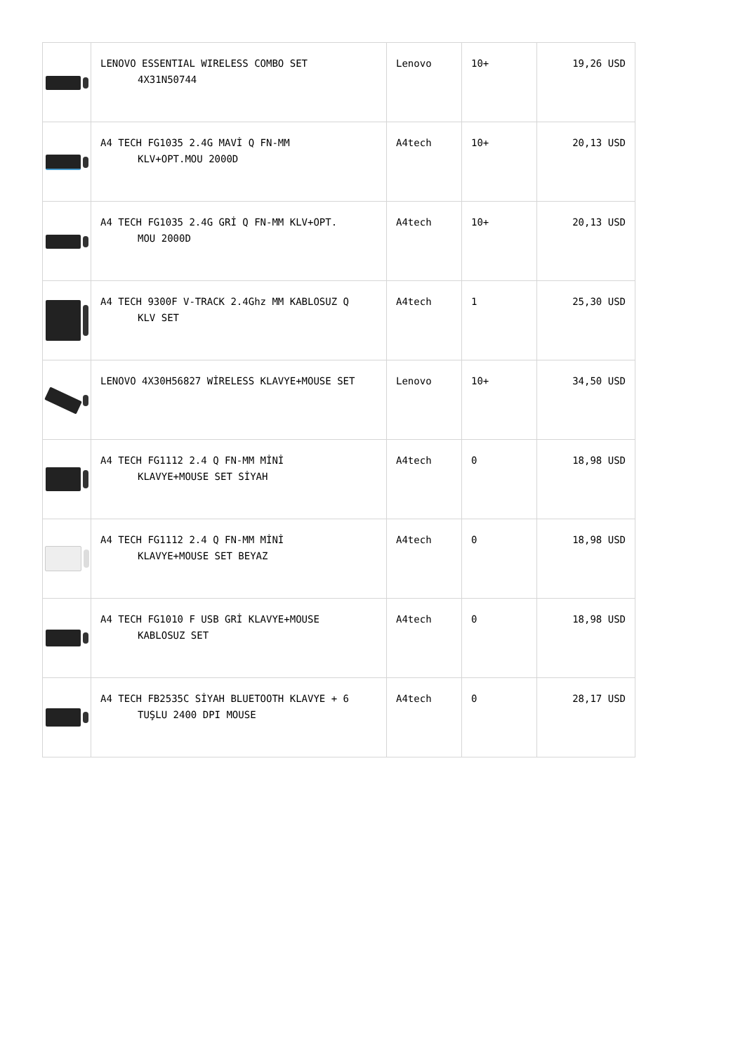| | LENOVO ESSENTIAL WIRELESS COMBO SET 4X31N50744 | Lenovo | 10+ | 19,26 USD |
| | A4 TECH FG1035 2.4G MAVİ Q FN-MM KLV+OPT.MOU 2000D | A4tech | 10+ | 20,13 USD |
| | A4 TECH FG1035 2.4G GRİ Q FN-MM KLV+OPT. MOU 2000D | A4tech | 10+ | 20,13 USD |
| | A4 TECH 9300F V-TRACK 2.4Ghz MM KABLOSUZ Q KLV SET | A4tech | 1 | 25,30 USD |
| | LENOVO 4X30H56827 WİRELESS KLAVYE+MOUSE SET | Lenovo | 10+ | 34,50 USD |
| | A4 TECH FG1112 2.4 Q FN-MM MİNİ KLAVYE+MOUSE SET SİYAH | A4tech | 0 | 18,98 USD |
| | A4 TECH FG1112 2.4 Q FN-MM MİNİ KLAVYE+MOUSE SET BEYAZ | A4tech | 0 | 18,98 USD |
| | A4 TECH FG1010 F USB GRİ KLAVYE+MOUSE KABLOSUZ SET | A4tech | 0 | 18,98 USD |
| | A4 TECH FB2535C SİYAH BLUETOOTH KLAVYE + 6 TUŞLU 2400 DPI MOUSE | A4tech | 0 | 28,17 USD |